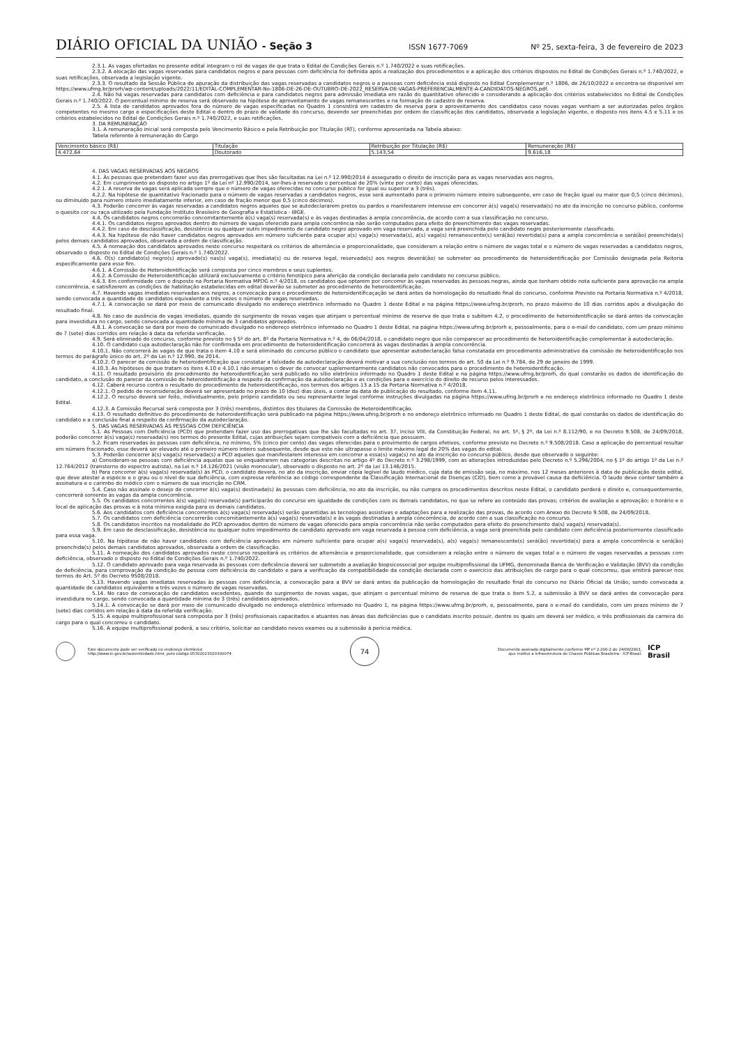DIÁRIO OFICIAL DA UNIÃO - Seção 3
ISSN 1677-7069 Nº 25, sexta-feira, 3 de fevereiro de 2023
2.3.1. As vagas ofertadas no presente edital integram o rol de vagas de que trata o Edital de Condições Gerais n.º 1.740/2022 e suas retificações.
2.3.2. A alocação das vagas reservadas para candidatos negros e para pessoas com deficiência foi definida após a realização dos procedimentos e a aplicação dos critérios dispostos no Edital de Condições Gerais n.º 1.740/2022, e suas retificações, observada a legislação vigente.
2.3.3. O resultado da Sessão Pública de apuração da distribuição das vagas reservadas a candidatos negros e a pessoas com deficiência está disposto no Edital Complementar n.º 1806, de 26/10/2022 e encontra-se disponível em https://www.ufmg.br/prorh/wp-content/uploads/2022/11/EDITAL-COMPLEMENTAR-No-1806-DE-26-DE-OUTUBRO-DE-2022_RESERVA-DE-VAGAS-PREFERENCIALMENTE-A-CANDIDATOS-NEGROS.pdf.
2.4. Não há vagas reservadas para candidatos com deficiência e para candidatos negros para admissão imediata em razão do quantitativo oferecido e considerando a aplicação dos critérios estabelecidos no Edital de Condições Gerais n.º 1.740/2022. O percentual mínimo de reserva será observado na hipótese de aproveitamento de vagas remanescentes e na formação de cadastro de reserva.
2.5. A lista de candidatos aprovados fora do número de vagas especificadas no Quadro 1 consistirá em cadastro de reserva para o aproveitamento dos candidatos caso novas vagas venham a ser autorizadas pelos órgãos competentes no mesmo cargo e especificações deste Edital e dentro do prazo de validade do concurso, devendo ser preenchidas por ordem de classificação dos candidatos, observada a legislação vigente, o disposto nos itens 4.5 e 5.11 e os critérios estabelecidos no Edital de Condições Gerais n.º 1.740/2022, e suas retificações.
3. DA REMUNERAÇÃO
3.1. A remuneração inicial será composta pelo Vencimento Básico e pela Retribuição por Titulação (RT), conforme apresentada na Tabela abaixo:
Tabela referente à remuneração do Cargo
| Vencimento básico (R$) | Titulação | Retribuição por Titulação (R$) | Remuneração (R$) |
| 4.472,64 | Doutorado | 5.143,54 | 9.616,18 |
4. DAS VAGAS RESERVADAS AOS NEGROS
4.1. Às pessoas que pretendam fazer uso das prerrogativas que lhes são facultadas na Lei n.º 12.990/2014 é assegurado o direito de inscrição para as vagas reservadas aos negros.
4.2. Em cumprimento ao disposto no artigo 1º da Lei nº 12.990/2014, ser-lhes-á reservado o percentual de 20% (vinte por cento) das vagas oferecidas.
4.2.1. A reserva de vagas será aplicada sempre que o número de vagas oferecidas no concurso público for igual ou superior a 3 (três).
4.2.2. Na hipótese de quantitativo fracionado para o número de vagas reservadas a candidatos negros, esse será aumentado para o primeiro número inteiro subsequente, em caso de fração igual ou maior que 0,5 (cinco décimos), ou diminuído para número inteiro imediatamente inferior, em caso de fração menor que 0,5 (cinco décimos).
4.3. Poderão concorrer às vagas reservadas a candidatos negros aqueles que se autodeclararem pretos ou pardos e manifestarem interesse em concorrer à(s) vaga(s) reservada(s) no ato da inscrição no concurso público, conforme o quesito cor ou raça utilizado pela Fundação Instituto Brasileiro de Geografia e Estatística - IBGE.
4.4. Os candidatos negros concorrerão concomitantemente à(s) vaga(s) reservada(s) e às vagas destinadas à ampla concorrência, de acordo com a sua classificação no concurso.
4.4.1. Os candidatos negros aprovados dentro do número de vagas oferecido para ampla concorrência não serão computados para efeito do preenchimento das vagas reservadas.
4.4.2. Em caso de desclassificação, desistência ou qualquer outro impedimento de candidato negro aprovado em vaga reservada, a vaga será preenchida pelo candidato negro posteriormente classificado.
4.4.3. Na hipótese de não haver candidatos negros aprovados em número suficiente para ocupar a(s) vaga(s) reservada(s), a(s) vaga(s) remanescente(s) será(ão) revertida(s) para a ampla concorrência e será(ão) preenchida(s) pelos demais candidatos aprovados, observada a ordem de classificação.
4.5. A nomeação dos candidatos aprovados neste concurso respeitará os critérios de alternância e proporcionalidade, que consideram a relação entre o número de vagas total e o número de vagas reservadas a candidatos negros, observado o disposto no Edital de Condições Gerais n.º 1.740/2022.
4.6. O(s) candidato(s) negro(s) aprovado(s) nas(s) vaga(s), imediata(s) ou de reserva legal, reservada(s) aos negros deverá(ão) se submeter ao procedimento de heteroidentificação por Comissão designada pela Reitoria especificamente para esse fim.
4.6.1. A Comissão de Heteroidentificação será composta por cinco membros e seus suplentes.
4.6.2. A Comissão de Heteroidentificação utilizará exclusivamente o critério fenotípico para aferição da condição declarada pelo candidato no concurso público.
4.6.3. Em conformidade com o disposto na Portaria Normativa MPDG n.º 4/2018, os candidatos que optarem por concorrer às vagas reservadas às pessoas negras, ainda que tenham obtido nota suficiente para aprovação na ampla concorrência, e satisfizerem as condições de habilitação estabelecidas em edital deverão se submeter ao procedimento de heteroidentificação.
4.7. Havendo vagas imediatas reservadas aos negros, a convocação para o procedimento de heteroidentificaçação se dará antes da homologação do resultado final do concurso, conforme Previsto na Portaria Normativa n.º 4/2018, sendo convocada a quantidade de candidatos equivalente a três vezes o número de vagas reservadas.
4.7.1. A convocação se dará por meio de comunicado divulgado no endereço eletrônico informado no Quadro 1 deste Edital e na página https://www.ufmg.br/prorh, no prazo máximo de 10 dias corridos após a divulgação do resultado final.
4.8. No caso de ausência de vagas imediatas, quando do surgimento de novas vagas que atinjam o percentual mínimo de reserva de que trata o subitem 4.2, o procedimento de heteroidentificação se dará antes da convocação para investidura no cargo, sendo convocada a quantidade mínima de 3 candidatos aprovados.
4.8.1. A convocação se dará por meio de comunicado divulgado no endereço eletrônico informado no Quadro 1 deste Edital, na página https://www.ufmg.br/prorh e, pessoalmente, para o e-mail do candidato, com um prazo mínimo de 7 (sete) dias corridos em relação à data da referida verificação.
4.9. Será eliminado do concurso, conforme previsto no § 5º do art. 8º da Portaria Normativa n.º 4, de 06/04/2018, o candidato negro que não comparecer ao procedimento de heteroidentificação complementar à autodeclaração.
4.10. O candidato cuja autodeclaração não for confirmada em procedimento de heteroidentificação concorrerá às vagas destinadas à ampla concorrência.
4.10.1. Não concorrerá às vagas de que trata o item 4.10 e será eliminado do concurso público o candidato que apresentar autodeclaração falsa constatada em procedimento administrativo da comissão de heteroidentificação nos termos do parágrafo único do art. 2º da Lei n.º 12.990, de 2014.
4.10.2. O parecer da comissão de heteroidentificação que constatar a falsidade da autodeclaração deverá motivar a sua conclusão nos termos do art. 50 da Lei n.º 9.784, de 29 de janeiro de 1999.
4.10.3. As hipóteses de que tratam os itens 4.10 e 4.10.1 não ensejam o dever de convocar suplementarmente candidatos não convocados para o procedimento de heteroidentificação.
4.11. O resultado provisório do procedimento de heteroidentificação será publicado no sítio eletrônico informado no Quadro 1 deste Edital e na página https://www.ufmg.br/prorh, do qual constarão os dados de identificação do candidato, a conclusão do parecer da comissão de heteroidentificação a respeito da confirmação da autodeclaração e as condições para o exercício do direito de recurso pelos interessados.
4.12. Caberá recurso contra o resultado do procedimento de heteroidentificação, nos termos dos artigos 13 a 15 da Portaria Normativa n.º 4/2018.
4.12.1. O pedido de reconsideração deverá ser apresentado no prazo de 10 (dez) dias úteis, a contar da data de publicação do resultado, conforme item 4.11.
4.12.2. O recurso deverá ser feito, individualmente, pelo próprio candidato ou seu representante legal conforme instruções divulgadas na página https://www.ufmg.br/prorh e no endereço eletrônico informado no Quadro 1 deste Edital.
4.12.3. A Comissão Recursal será composta por 3 (três) membros, distintos dos titulares da Comissão de Heteroidentificação.
4.13. O resultado definitivo do procedimento de heteroidentificação será publicado na página https://www.ufmg.br/prorh e no endereço eletrônico informado no Quadro 1 deste Edital, do qual constarão os dados de identificação do candidato e a conclusão final a respeito da confirmação da autodeclaração.
5. DAS VAGAS RESERVADAS ÀS PESSOAS COM DEFICIÊNCIA
5.1. As Pessoas com Deficiência (PCD) que pretendam fazer uso das prerrogativas que lhe são facultadas no art. 37, inciso VIII, da Constituição Federal, no art. 5º, § 2º, da Lei n.º 8.112/90, e no Decreto 9.508, de 24/09/2018, poderão concorrer à(s) vaga(s) reservada(s) nos termos do presente Edital, cujas atribuições sejam compatíveis com a deficiência que possuem.
5.2. Ficam reservadas às pessoas com deficiência, no mínimo, 5% (cinco por cento) das vagas oferecidas para o provimento de cargos efetivos, conforme previsto no Decreto n.º 9.508/2018. Caso a aplicação do percentual resultar em número fracionado, esse deverá ser elevado até o primeiro número inteiro subsequente, desde que este não ultrapasse o limite máximo legal de 20% das vagas do edital.
5.3. Poderão concorrer à(s) vaga(s) reservada(s) a PCD aqueles que manifestarem interesse em concorrer a essa(s) vaga(s) no ato da inscrição no concurso público, desde que observado o seguinte:
a) Consideram-se pessoas com deficiência aquelas que se enquadrarem nas categorias descritas no artigo 4º do Decreto n.º 3.298/1999, com as alterações introduzidas pelo Decreto n.º 5.296/2004, no § 1º do artigo 1º da Lei n.º 12.764/2012 (transtorno do espectro autista), na Lei n.º 14.126/2021 (visão monocular), observado o disposto no art. 2º da Lei 13.146/2015.
b) Para concorrer à(s) vaga(s) reservada(s) às PCD, o candidato deverá, no ato da inscrição, enviar cópia legível de laudo médico, cuja data de emissão seja, no máximo, nos 12 meses anteriores à data de publicação deste edital, que deve atestar a espécie e o grau ou o nível de sua deficiência, com expressa referência ao código correspondente da Classificação Internacional de Doenças (CID), bem como a provável causa da deficiência. O laudo deve conter também a assinatura e o carimbo do médico com o número de sua inscrição no CRM.
5.4. Caso não assinale o desejo de concorrer à(s) vaga(s) destinada(s) às pessoas com deficiência, no ato da inscrição, ou não cumpra os procedimentos descritos neste Edital, o candidato perderá o direito e, consequentemente, concorrerá somente às vagas da ampla concorrência.
5.5. Os candidatos concorrentes à(s) vaga(s) reservada(s) participarão do concurso em igualdade de condições com os demais candidatos, no que se refere ao conteúdo das provas; critérios de avaliação e aprovação; o horário e o local de aplicação das provas e à nota mínima exigida para os demais candidatos.
5.6. Aos candidatos com deficiência concorrentes à(s) vaga(s) reservada(s) serão garantidas as tecnologias assistivas e adaptações para a realização das provas, de acordo com Anexo do Decreto 9.508, de 24/09/2018.
5.7. Os candidatos com deficiência concorrerão concomitantemente à(s) vaga(s) reservada(s) e às vagas destinadas à ampla concorrência, de acordo com a sua classificação no concurso.
5.8. Os candidatos inscritos na modalidade de PCD aprovados dentro do número de vagas oferecido para ampla concorrência não serão computados para efeito do preenchimento da(s) vaga(s) reservada(s).
5.9. Em caso de desclassificação, desistência ou qualquer outro impedimento de candidato aprovado em vaga reservada à pessoa com deficiência, a vaga será preenchida pelo candidato com deficiência posteriormente classificado para essa vaga.
5.10. Na hipótese de não haver candidatos com deficiência aprovados em número suficiente para ocupar a(s) vaga(s) reservada(s), a(s) vaga(s) remanescente(s) será(ão) revertida(s) para a ampla concorrência e será(ão) preenchida(s) pelos demais candidatos aprovados, observada a ordem de classificação.
5.11. A nomeação dos candidatos aprovados neste concurso respeitará os critérios de alternância e proporcionalidade, que consideram a relação entre o número de vagas total e o número de vagas reservadas a pessoas com deficiência, observado o disposto no Edital de Condições Gerais n.º 1.740/2022.
5.12. O candidato aprovado para vaga reservada às pessoas com deficiência deverá ser submetido a avaliação biopsicossocial por equipe multiprofissional da UFMG, denominada Banca de Verificação e Validação (BVV) da condição de deficiência, para comprovação da condição de pessoa com deficiência do candidato e para a verificação da compatibilidade da condição declarada com o exercício das atribuições do cargo para o qual concorreu, que emitirá parecer nos termos do Art. 5º do Decreto 9508/2018.
5.13. Havendo vagas imediatas reservadas às pessoas com deficiência, a convocação para a BVV se dará antes da publicação da homologação do resultado final do concurso no Diário Oficial da União, sendo convocada a quantidade de candidatos equivalente a três vezes o número de vagas reservadas.
5.14. No caso de convocação de candidatos excedentes, quando do surgimento de novas vagas, que atinjam o percentual mínimo de reserva de que trata o item 5.2, a submissão à BVV se dará antes da convocação para investidura no cargo, sendo convocada a quantidade mínima de 3 (três) candidatos aprovados.
5.14.1. A convocação se dará por meio de comunicado divulgado no endereço eletrônico informado no Quadro 1, na página https://www.ufmg.br/prorh, e, pessoalmente, para o e-mail do candidato, com um prazo mínimo de 7 (sete) dias corridos em relação à data da referida verificação.
5.15. A equipe multiprofissional será composta por 3 (três) profissionais capacitados e atuantes nas áreas das deficiências que o candidato inscrito possuir, dentre os quais um deverá ser médico, e três profissionais da carreira do cargo para o qual concorreu o candidato.
5.16. A equipe multiprofissional poderá, a seu critério, solicitar ao candidato novos exames ou a submissão à perícia médica.
Este documento pode ser verificado no endereço eletrônico
http://www.in.gov.br/autenticidade.html, pelo código 05302023020300074
74
Documento assinado digitalmente conforme MP nº 2.200-2 de 24/08/2001,
que institui a Infraestrutura de Chaves Públicas Brasileira - ICP-Brasil.
ICP
Brasil